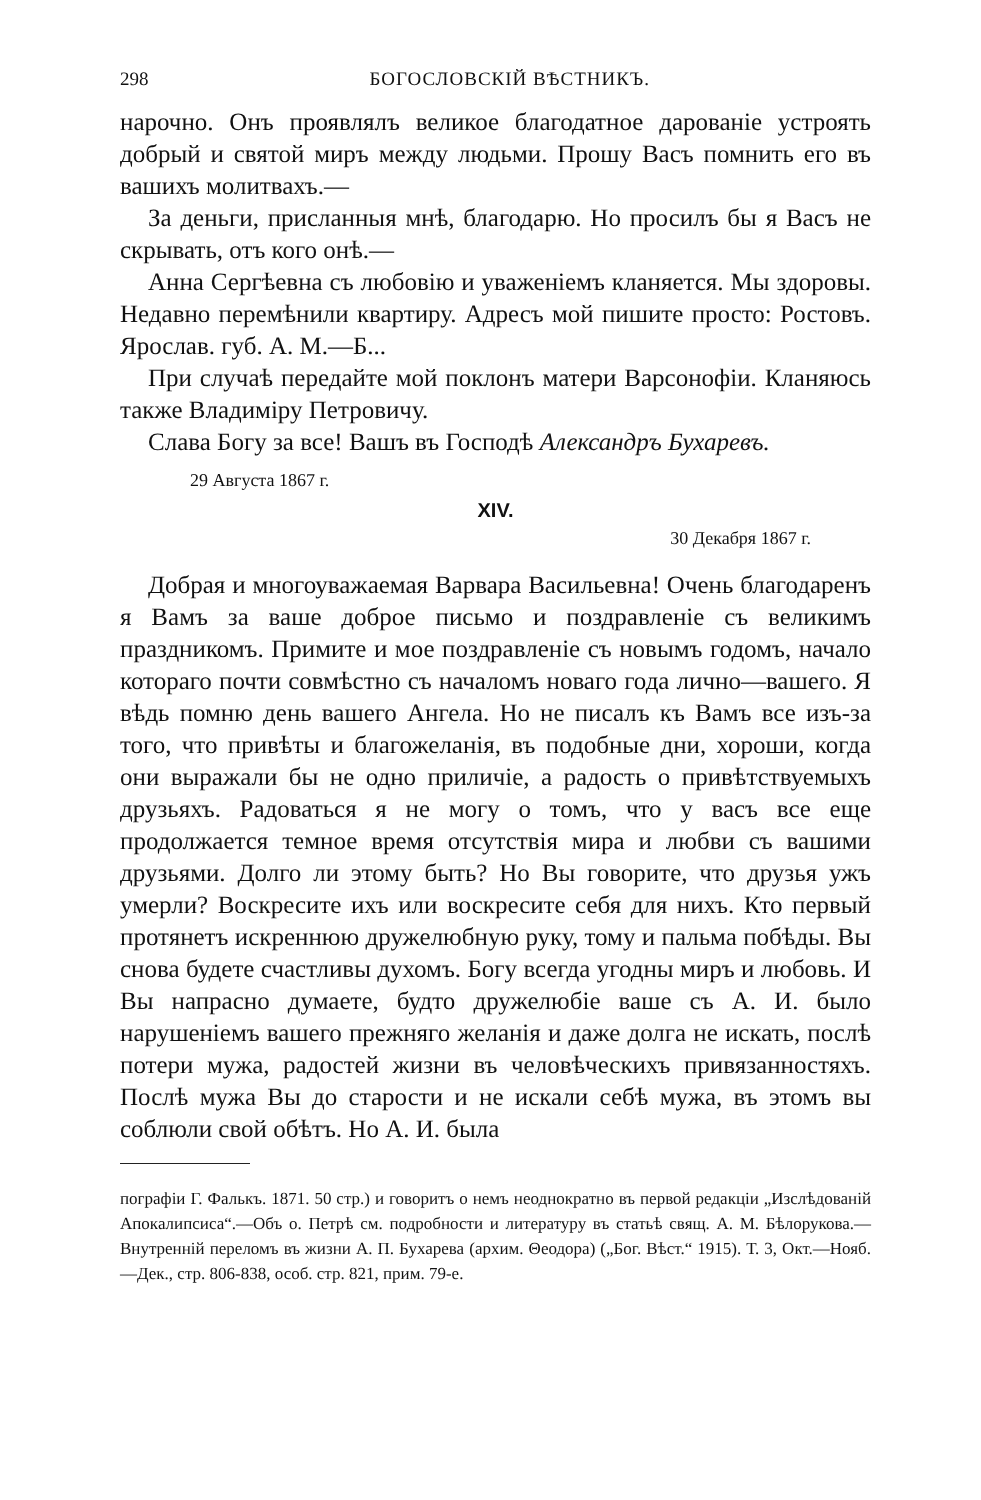298 БОГОСЛОВСКІЙ ВѢСТНИКЪ.
нарочно. Онъ проявлялъ великое благодатное дарованіе устроять добрый и святой миръ между людьми. Прошу Васъ помнить его въ вашихъ молитвахъ.—
За деньги, присланныя мнѣ, благодарю. Но просилъ бы я Васъ не скрывать, отъ кого онѣ.—
Анна Сергѣевна съ любовію и уваженіемъ кланяется. Мы здоровы. Недавно перемѣнили квартиру. Адресъ мой пишите просто: Ростовъ. Ярослав. губ. А. М.—Б...
При случаѣ передайте мой поклонъ матери Варсонофіи. Кланяюсь также Владиміру Петровичу.
Слава Богу за все! Вашъ въ Господѣ Александръ Бухаревъ.
29 Августа 1867 г.
XIV.
30 Декабря 1867 г.
Добрая и многоуважаемая Варвара Васильевна! Очень благодаренъ я Вамъ за ваше доброе письмо и поздравленіе съ великимъ праздникомъ. Примите и мое поздравленіе съ новымъ годомъ, начало котораго почти совмѣстно съ началомъ новаго года лично—вашего. Я вѣдь помню день вашего Ангела. Но не писалъ къ Вамъ все изъ-за того, что привѣты и благожеланія, въ подобные дни, хороши, когда они выражали бы не одно приличіе, а радость о привѣтствуемыхъ друзьяхъ. Радоваться я не могу о томъ, что у васъ все еще продолжается темное время отсутствія мира и любви съ вашими друзьями. Долго ли этому быть? Но Вы говорите, что друзья ужъ умерли? Воскресите ихъ или воскресите себя для нихъ. Кто первый протянетъ искреннюю дружелюбную руку, тому и пальма побѣды. Вы снова будете счастливы духомъ. Богу всегда угодны миръ и любовь. И Вы напрасно думаете, будто дружелюбіе ваше съ А. И. было нарушеніемъ вашего прежняго желанія и даже долга не искать, послѣ потери мужа, радостей жизни въ человѣческихъ привязанностяхъ. Послѣ мужа Вы до старости и не искали себѣ мужа, въ этомъ вы соблюли свой обѣтъ. Но А. И. была
пографіи Г. Фалькъ. 1871. 50 стр.) и говоритъ о немъ неоднократно въ первой редакціи „Изслѣдованій Апокалипсиса“.—Объ о. Петрѣ см. подробности и литературу въ статьѣ свящ. А. М. Бѣлорукова.—Внутренній переломъ въ жизни А. П. Бухарева (архим. Θеодора) („Бог. Вѣст.“ 1915). Т. 3, Окт.—Нояб.—Дек., стр. 806-838, особ. стр. 821, прим. 79-е.